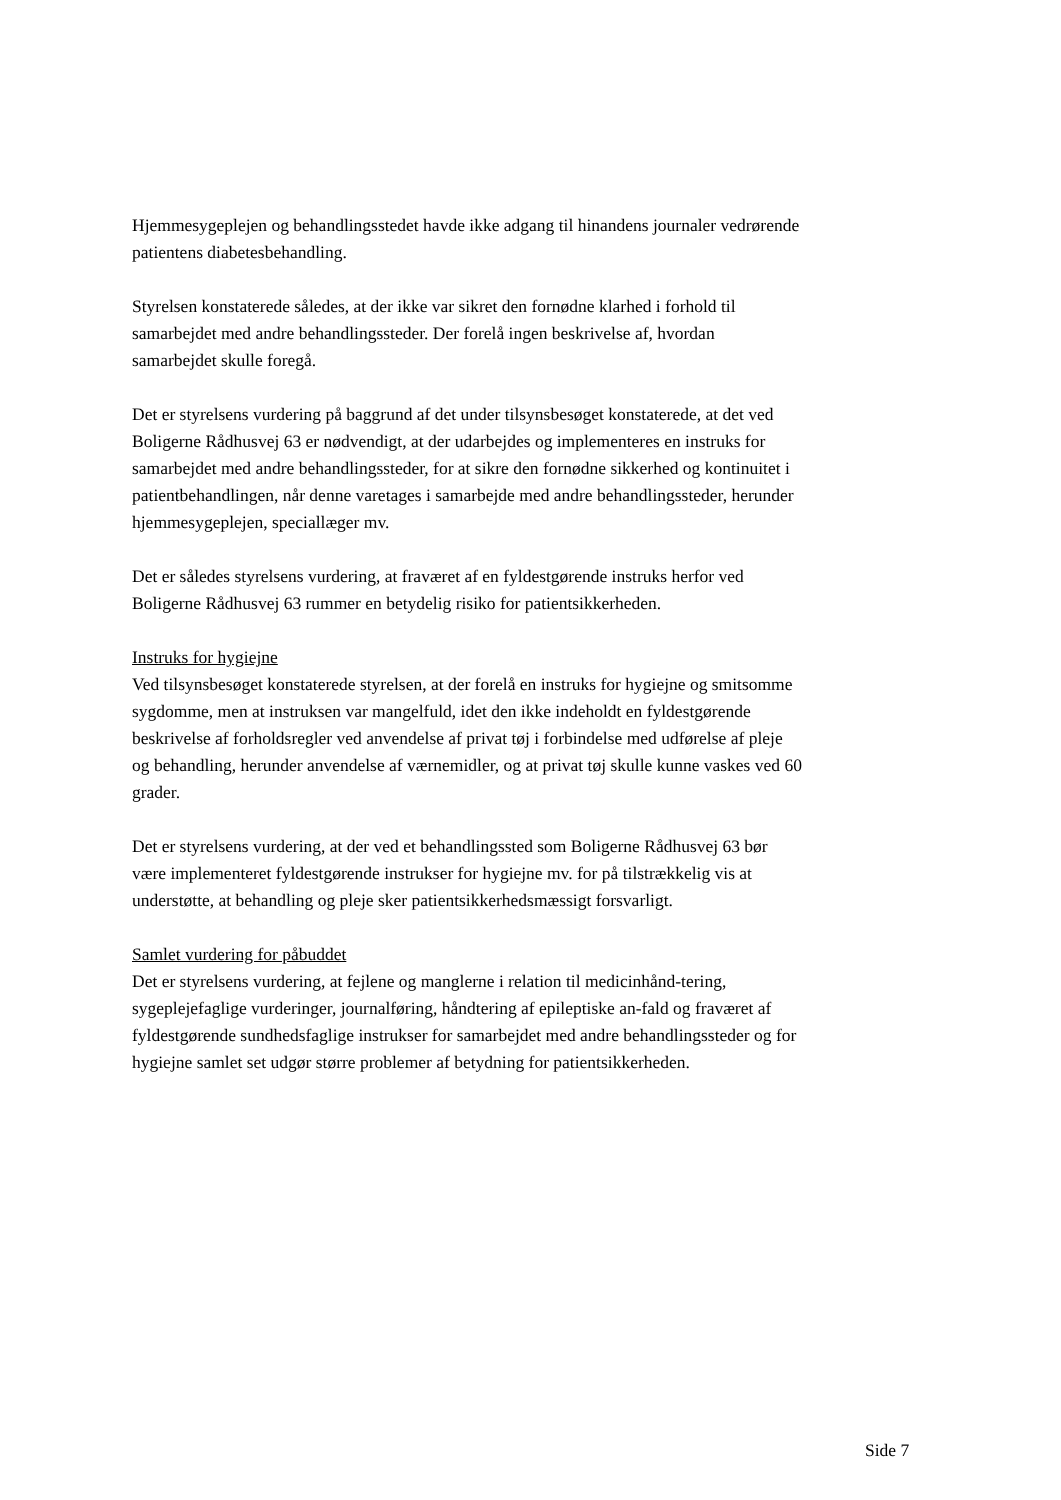Hjemmesygeplejen og behandlingsstedet havde ikke adgang til hinandens journaler vedrørende patientens diabetesbehandling.
Styrelsen konstaterede således, at der ikke var sikret den fornødne klarhed i forhold til samarbejdet med andre behandlingssteder. Der forelå ingen beskrivelse af, hvordan samarbejdet skulle foregå.
Det er styrelsens vurdering på baggrund af det under tilsynsbesøget konstaterede, at det ved Boligerne Rådhusvej 63 er nødvendigt, at der udarbejdes og implementeres en instruks for samarbejdet med andre behandlingssteder, for at sikre den fornødne sikkerhed og kontinuitet i patientbehandlingen, når denne varetages i samarbejde med andre behandlingssteder, herunder hjemmesygeplejen, speciallæger mv.
Det er således styrelsens vurdering, at fraværet af en fyldestgørende instruks herfor ved Boligerne Rådhusvej 63 rummer en betydelig risiko for patientsikkerheden.
Instruks for hygiejne
Ved tilsynsbesøget konstaterede styrelsen, at der forelå en instruks for hygiejne og smitsomme sygdomme, men at instruksen var mangelfuld, idet den ikke indeholdt en fyldestgørende beskrivelse af forholdsregler ved anvendelse af privat tøj i forbindelse med udførelse af pleje og behandling, herunder anvendelse af værnemidler, og at privat tøj skulle kunne vaskes ved 60 grader.
Det er styrelsens vurdering, at der ved et behandlingssted som Boligerne Rådhusvej 63 bør være implementeret fyldestgørende instrukser for hygiejne mv. for på tilstrækkelig vis at understøtte, at behandling og pleje sker patientsikkerhedsmæssigt forsvarligt.
Samlet vurdering for påbuddet
Det er styrelsens vurdering, at fejlene og manglerne i relation til medicinhånd-tering, sygeplejefaglige vurderinger, journalføring, håndtering af epileptiske an-fald og fraværet af fyldestgørende sundhedsfaglige instrukser for samarbejdet med andre behandlingssteder og for hygiejne samlet set udgør større problemer af betydning for patientsikkerheden.
Side 7